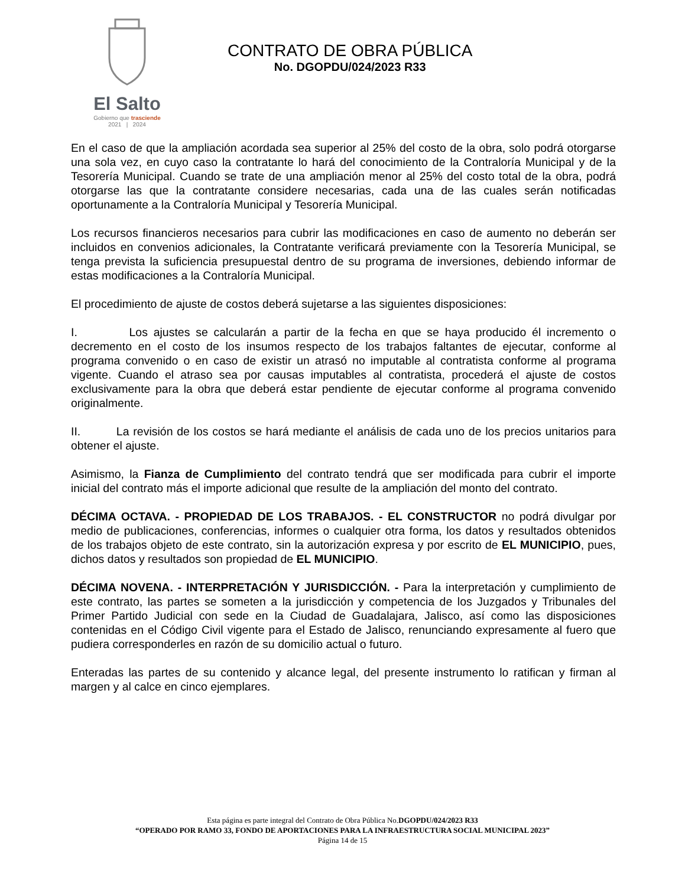El Salto
Gobierno que trasciende
2021 | 2024
CONTRATO DE OBRA PÚBLICA
No. DGOPDU/024/2023 R33
En el caso de que la ampliación acordada sea superior al 25% del costo de la obra, solo podrá otorgarse una sola vez, en cuyo caso la contratante lo hará del conocimiento de la Contraloría Municipal y de la Tesorería Municipal. Cuando se trate de una ampliación menor al 25% del costo total de la obra, podrá otorgarse las que la contratante considere necesarias, cada una de las cuales serán notificadas oportunamente a la Contraloría Municipal y Tesorería Municipal.
Los recursos financieros necesarios para cubrir las modificaciones en caso de aumento no deberán ser incluidos en convenios adicionales, la Contratante verificará previamente con la Tesorería Municipal, se tenga prevista la suficiencia presupuestal dentro de su programa de inversiones, debiendo informar de estas modificaciones a la Contraloría Municipal.
El procedimiento de ajuste de costos deberá sujetarse a las siguientes disposiciones:
I. Los ajustes se calcularán a partir de la fecha en que se haya producido él incremento o decremento en el costo de los insumos respecto de los trabajos faltantes de ejecutar, conforme al programa convenido o en caso de existir un atrasó no imputable al contratista conforme al programa vigente. Cuando el atraso sea por causas imputables al contratista, procederá el ajuste de costos exclusivamente para la obra que deberá estar pendiente de ejecutar conforme al programa convenido originalmente.
II. La revisión de los costos se hará mediante el análisis de cada uno de los precios unitarios para obtener el ajuste.
Asimismo, la Fianza de Cumplimiento del contrato tendrá que ser modificada para cubrir el importe inicial del contrato más el importe adicional que resulte de la ampliación del monto del contrato.
DÉCIMA OCTAVA. - PROPIEDAD DE LOS TRABAJOS. - EL CONSTRUCTOR no podrá divulgar por medio de publicaciones, conferencias, informes o cualquier otra forma, los datos y resultados obtenidos de los trabajos objeto de este contrato, sin la autorización expresa y por escrito de EL MUNICIPIO, pues, dichos datos y resultados son propiedad de EL MUNICIPIO.
DÉCIMA NOVENA. - INTERPRETACIÓN Y JURISDICCIÓN. - Para la interpretación y cumplimiento de este contrato, las partes se someten a la jurisdicción y competencia de los Juzgados y Tribunales del Primer Partido Judicial con sede en la Ciudad de Guadalajara, Jalisco, así como las disposiciones contenidas en el Código Civil vigente para el Estado de Jalisco, renunciando expresamente al fuero que pudiera corresponderles en razón de su domicilio actual o futuro.
Enteradas las partes de su contenido y alcance legal, del presente instrumento lo ratifican y firman al margen y al calce en cinco ejemplares.
Esta página es parte integral del Contrato de Obra Pública No.DGOPDU/024/2023 R33
“OPERADO POR RAMO 33, FONDO DE APORTACIONES PARA LA INFRAESTRUCTURA SOCIAL MUNICIPAL 2023”
Página 14 de 15